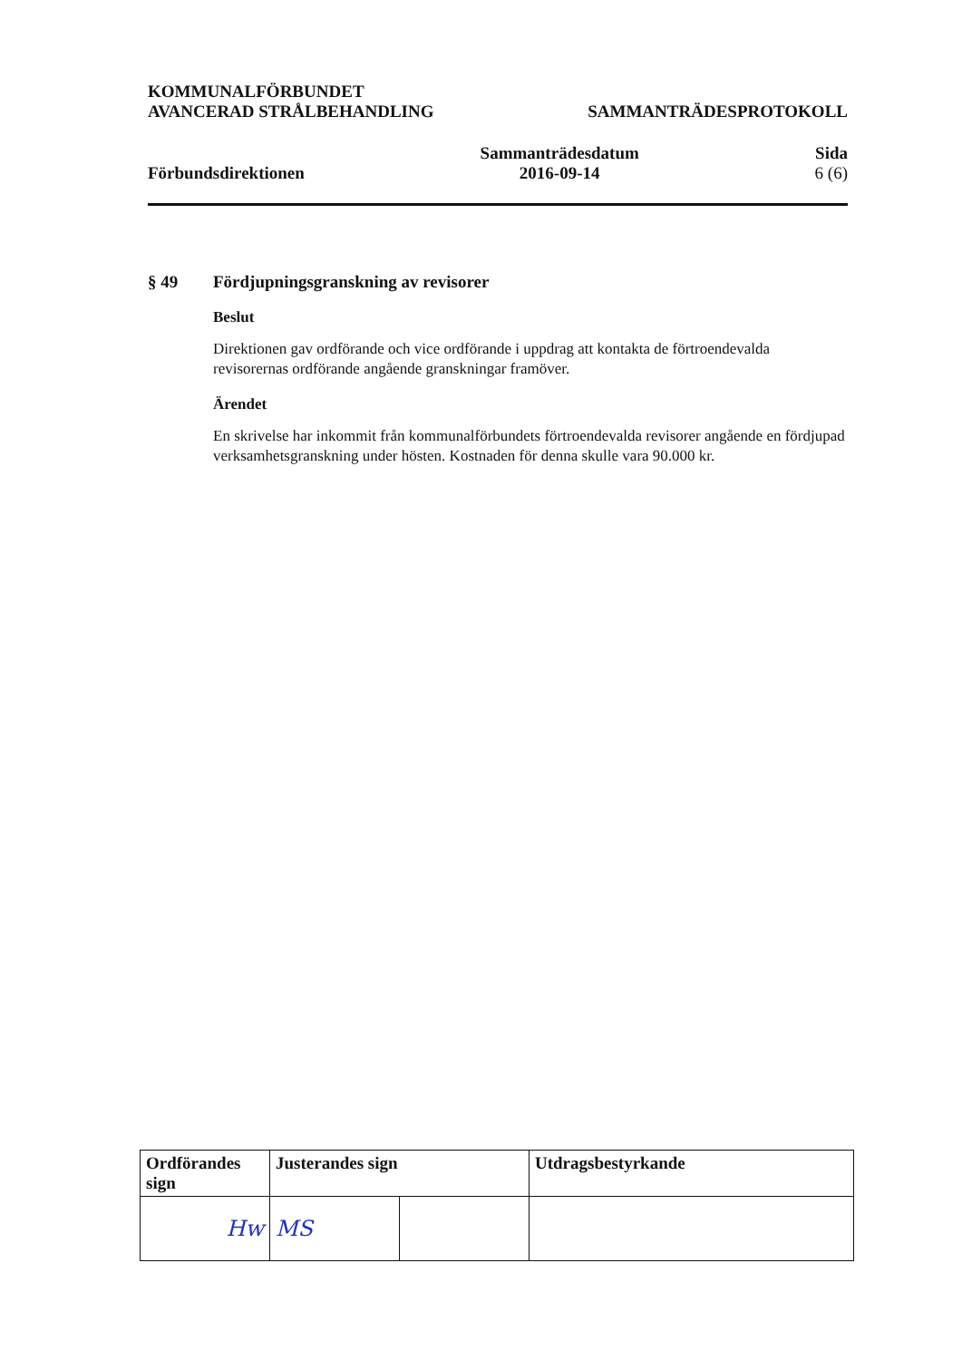KOMMUNALFÖRBUNDET
AVANCERAD STRÅLBEHANDLING
SAMMANTRÄDESPROTOKOLL
Förbundsdirektionen
Sammanträdesdatum
2016-09-14
Sida
6 (6)
§ 49 Fördjupningsgranskning av revisorer
Beslut
Direktionen gav ordförande och vice ordförande i uppdrag att kontakta de förtroendevalda revisorernas ordförande angående granskningar framöver.
Ärendet
En skrivelse har inkommit från kommunalförbundets förtroendevalda revisorer angående en fördjupad verksamhetsgranskning under hösten. Kostnaden för denna skulle vara 90.000 kr.
| Ordförandes sign | Justerandes sign | | Utdragsbestyrkande |
| --- | --- | --- | --- |
| Hw | MS | | |